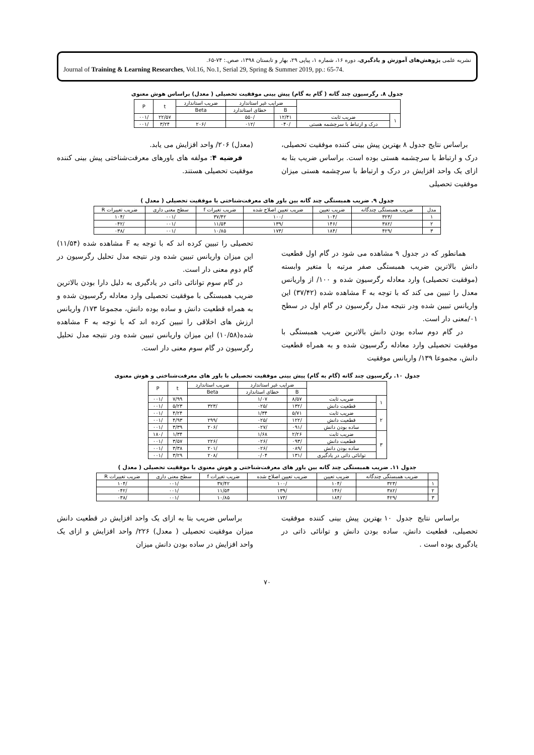نشریه علمی پژوهش‌های آموزش و یادگیری، دوره ۱۶، شماره ۱، پیاپی ۲۹، بهار و تابستان ۱۳۹۸، صص.: ۷۴-۶۵.
Journal of Training & Learning Researches, Vol.16, No.1, Serial 29, Spring & Summer 2019, pp.: 65-74.
جدول ۸. رگرسیون چند گانه ( گام به گام) پیش بینی موفقیت تحصیلی ( معدل) براساس هوش معنوی
| | | ضرایب غیر استاندارد | | ضریب استاندارد | t | P |
| --- | --- | --- | --- | --- | --- | --- |
| | | B | خطای استاندارد | Beta | | |
| ۱ | ضریب ثابت | ۱۲/۴۱ | /۵۵۰ | | ۲۲/۵۷ | /۰۰۱ |
| | درک و ارتباط با سرچشمه هستی | /۰۴۰ | /۰۱۲ | /۲۰۶ | ۳/۲۴ | /۰۰۱ |
براساس نتایج جدول ۸ بهترین پیش بینی کننده موفقیت تحصیلی، درک و ارتباط با سرچشمه هستی بوده است. براساس ضریب بتا به ازای یک واحد افزایش در درک و ارتباط با سرچشمه هستی میزان موفقیت تحصیلی
(معدل) ۲۰۶/ واحد افزایش می یابد.
فرضیه ۴: مولفه های باورهای معرفت‌شناختی پیش بینی کننده موفقیت تحصیلی هستند.
جدول ۹. ضریب همبستگی چند گانه بین باور های معرفت‌شناختی با موفقیت تحصیلی ( معدل )
| مدل | ضریب همبستگی چندگانه | ضریب تعیین | ضریب تعیین اصلاح شده | ضریب تغیرات f | سطح معنی داری | ضریب تغییرات R |
| --- | --- | --- | --- | --- | --- | --- |
| ۱ | /۳۲۳ | /۱۰۴ | /۱۰۰ | ۳۷/۴۲ | /۰۰۱ | /۱۰۴ |
| ۲ | /۳۸۲ | /۱۴۶ | /۱۳۹ | ۱۱/۵۴ | /۰۰۱ | /۰۴۲ |
| ۳ | /۴۲۹ | /۱۸۴ | /۱۷۳ | ۱۰/۸۵ | /۰۰۱ | /۰۳۸ |
همانطور که در جدول ۹ مشاهده می شود در گام اول قطعیت دانش بالاترین ضریب همبستگی صفر مرتبه با متغیر وابسته (موفقیت تحصیلی) وارد معادله رگرسیون شده و ۱۰۰/ از واریانس معدل را تبیین می کند که با توجه به F مشاهده شده (۳۷/۴۲) این واریانس تبیین شده ودر نتیجه مدل رگرسیون در گام اول در سطح ۰۱/معنی دار است.
در گام دوم ساده بودن دانش بالاترین ضریب همبستگی با موفقیت تحصیلی وارد معادله رگرسیون شده و به همراه قطعیت دانش، مجموعا ۱۳۹/ واریانس موفقیت
تحصیلی را تبیین کرده اند که با توجه به F مشاهده شده (۱۱/۵۴) این میزان واریانس تبیین شده ودر نتیجه مدل تحلیل رگرسیون در گام دوم معنی دار است.
در گام سوم توانائی ذاتی در یادگیری به دلیل دارا بودن بالاترین ضریب همبستگی با موفقیت تحصیلی وارد معادله رگرسیون شده و به همراه قطعیت دانش و ساده بوده دانش، مجموعا ۱۷۳/ واریانس ارزش های اخلاقی را تبیین کرده اند که با توجه به F مشاهده شده(۱۰/۵۸) این میزان واریانس تبیین شده ودر نتیجه مدل تحلیل رگرسیون در گام سوم معنی دار است.
جدول ۱۰. رگرسیون چند گانه (گام به گام) پیش بینی موفقیت تحصیلی با باور های معرفت‌شناختی و هوش معنوی
| | | ضرایب غیر استاندارد | | ضریب استاندارد | t | P |
| --- | --- | --- | --- | --- | --- | --- |
| | | B | خطای استاندارد | Beta | | |
| ۱ | ضریب ثابت | ۸/۵۷ | ۱/۰۷ | | ۷/۹۹ | /۰۰۱ |
| | قطعیت دانش | /۱۳۲ | /۰۲۵ | /۳۲۳ | ۵/۲۳ | /۰۰۱ |
| ۲ | ضریب ثابت | ۵/۷۱ | ۱/۳۴ | | ۴/۲۴ | /۰۰۱ |
| | قطعیت دانش | /۱۲۲ | /۰۲۵ | /۲۹۹ | ۴/۹۳ | /۰۰۱ |
| | ساده بودن دانش | /۰۹۱ | /۰۲۷ | /۲۰۶ | ۳/۳۹ | /۰۰۱ |
| ۳ | ضریب ثابت | ۲/۲۶ | ۱/۶۸ | | ۱/۳۴ | /۱۸۰ |
| | قطعیت دانش | /۰۹۳ | /۰۲۶ | /۲۲۶ | ۳/۵۷ | /۰۰۱ |
| | ساده بودن دانش | /۰۸۹ | /۰۲۶ | /۲۰۱ | ۳/۳۸ | /۰۰۱ |
| | توانائی ذاتی در یادگیری | /۱۳۱ | ۰/۰۴ | /۲۰۸ | ۳/۲۹ | /۰۰۱ |
جدول ۱۱. ضریب همبستگی چند گانه بین باور های معرفت‌شناختی و هوش معنوی با موفقیت تحصیلی ( معدل )
| | ضریب همبستگی چندگانه | ضریب تعیین | ضریب تعیین اصلاح شده | ضریب تغیرات f | سطح معنی داری | ضریب تغییرات R |
| --- | --- | --- | --- | --- | --- | --- |
| ۱ | /۳۲۳ | /۱۰۴ | /۱۰۰ | ۳۷/۴۲ | /۰۰۱ | /۱۰۴ |
| ۲ | /۳۸۲ | /۱۴۶ | /۱۳۹ | ۱۱/۵۴ | /۰۰۱ | /۰۴۲ |
| ۳ | /۴۲۹ | /۱۸۴ | /۱۷۳ | ۱۰/۸۵ | /۰۰۱ | /۰۳۸ |
براساس نتایج جدول ۱۰ بهترین پیش بینی کننده موفقیت تحصیلی، قطعیت دانش، ساده بودن دانش و توانائی ذاتی در یادگیری بوده است .
براساس ضریب بتا به ازای یک واحد افزایش در قطعیت دانش میزان موفقیت تحصیلی ( معدل) ۲۲۶/ واحد افزایش و ازای یک واحد افزایش در ساده بودن دانش میزان
۷۰